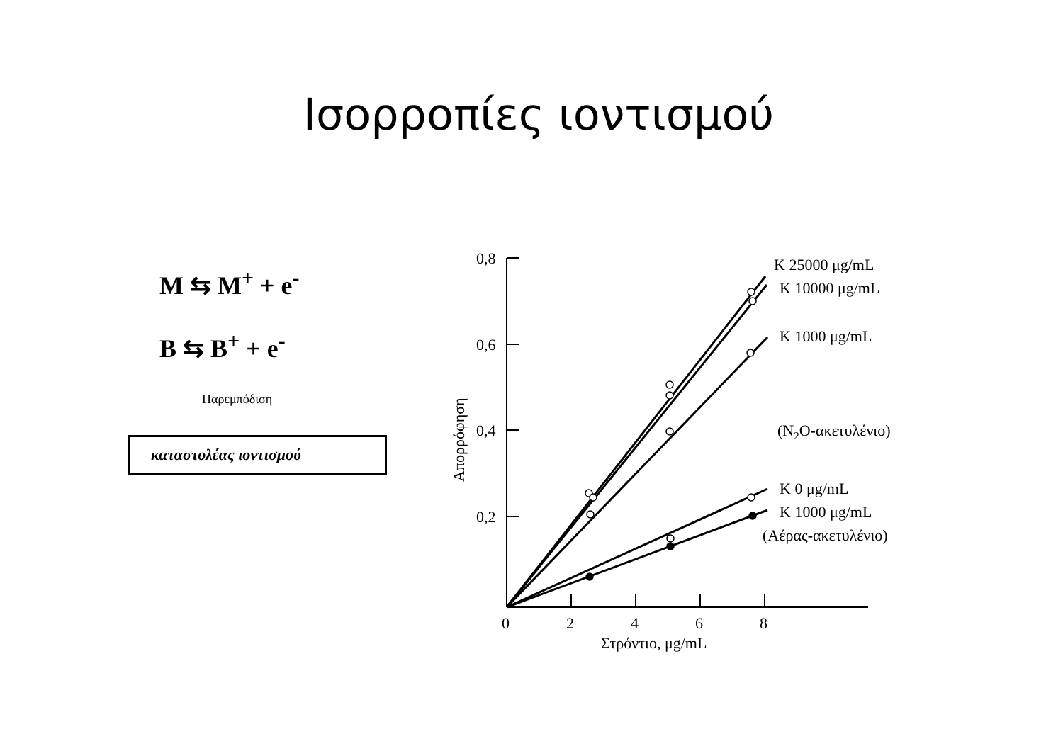Ισορροπίες ιοντισμού
M ⇆ M<sup>+</sup> + e<sup>-</sup>
B ⇆ B<sup>+</sup> + e<sup>-</sup>
Παρεμπόδιση
καταστολέας ιοντισμού
0,8
0,6
0,4
0,2
0
2
4
6
8
Στρόντιο, μg/mL
Απορρόφηση
K 25000 μg/mL
K 10000 μg/mL
K 1000 μg/mL
(N2O-ακετυλένιο)
K 0 μg/mL
K 1000 μg/mL
(Αέρας-ακετυλένιο)